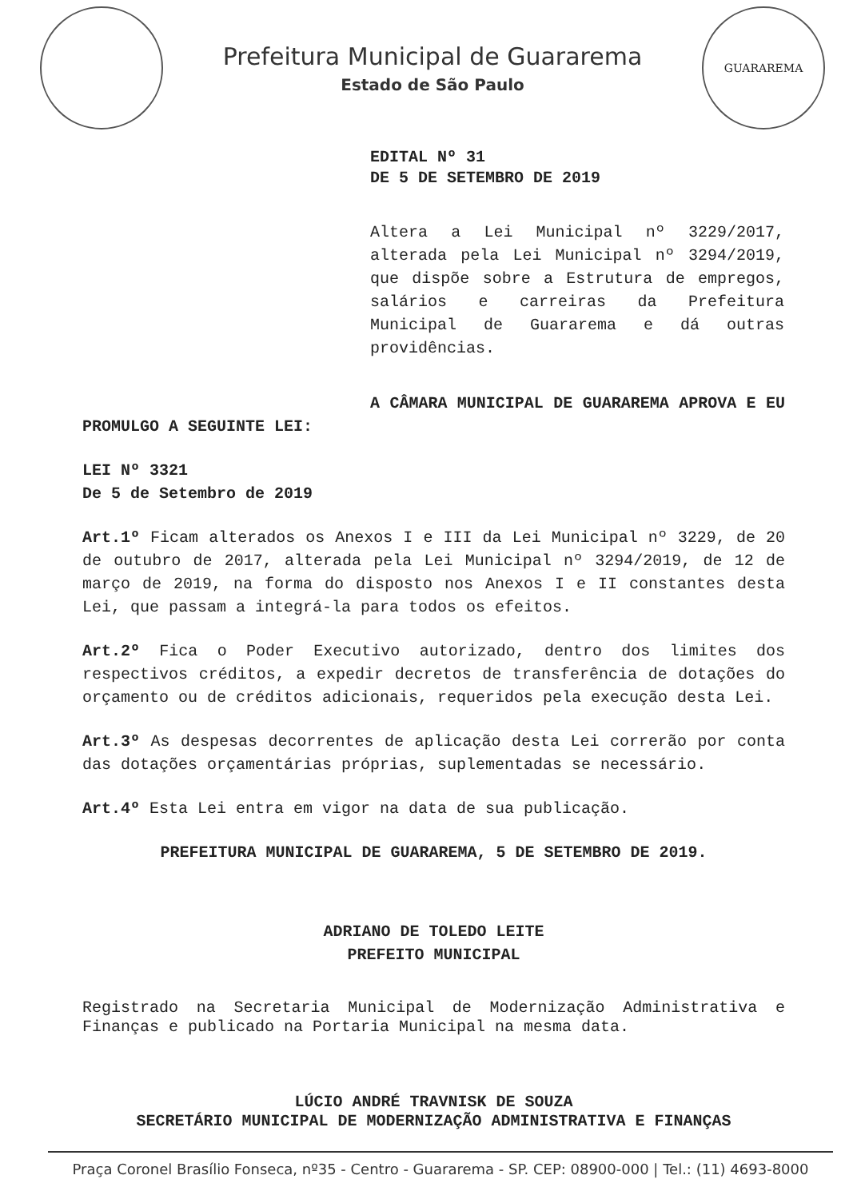Prefeitura Municipal de Guararema
Estado de São Paulo
GUARAREMA
EDITAL Nº 31
DE 5 DE SETEMBRO DE 2019
Altera a Lei Municipal nº 3229/2017, alterada pela Lei Municipal nº 3294/2019, que dispõe sobre a Estrutura de empregos, salários e carreiras da Prefeitura Municipal de Guararema e dá outras providências.
A CÂMARA MUNICIPAL DE GUARAREMA APROVA E EU PROMULGO A SEGUINTE LEI:
LEI Nº 3321
De 5 de Setembro de 2019
Art.1º Ficam alterados os Anexos I e III da Lei Municipal nº 3229, de 20 de outubro de 2017, alterada pela Lei Municipal nº 3294/2019, de 12 de março de 2019, na forma do disposto nos Anexos I e II constantes desta Lei, que passam a integrá-la para todos os efeitos.
Art.2º Fica o Poder Executivo autorizado, dentro dos limites dos respectivos créditos, a expedir decretos de transferência de dotações do orçamento ou de créditos adicionais, requeridos pela execução desta Lei.
Art.3º As despesas decorrentes de aplicação desta Lei correrão por conta das dotações orçamentárias próprias, suplementadas se necessário.
Art.4º Esta Lei entra em vigor na data de sua publicação.
PREFEITURA MUNICIPAL DE GUARAREMA, 5 DE SETEMBRO DE 2019.
ADRIANO DE TOLEDO LEITE
PREFEITO MUNICIPAL
Registrado na Secretaria Municipal de Modernização Administrativa e Finanças e publicado na Portaria Municipal na mesma data.
LÚCIO ANDRÉ TRAVNISK DE SOUZA
SECRETÁRIO MUNICIPAL DE MODERNIZAÇÃO ADMINISTRATIVA E FINANÇAS
Praça Coronel Brasílio Fonseca, nº35 - Centro - Guararema - SP. CEP: 08900-000 | Tel.: (11) 4693-8000